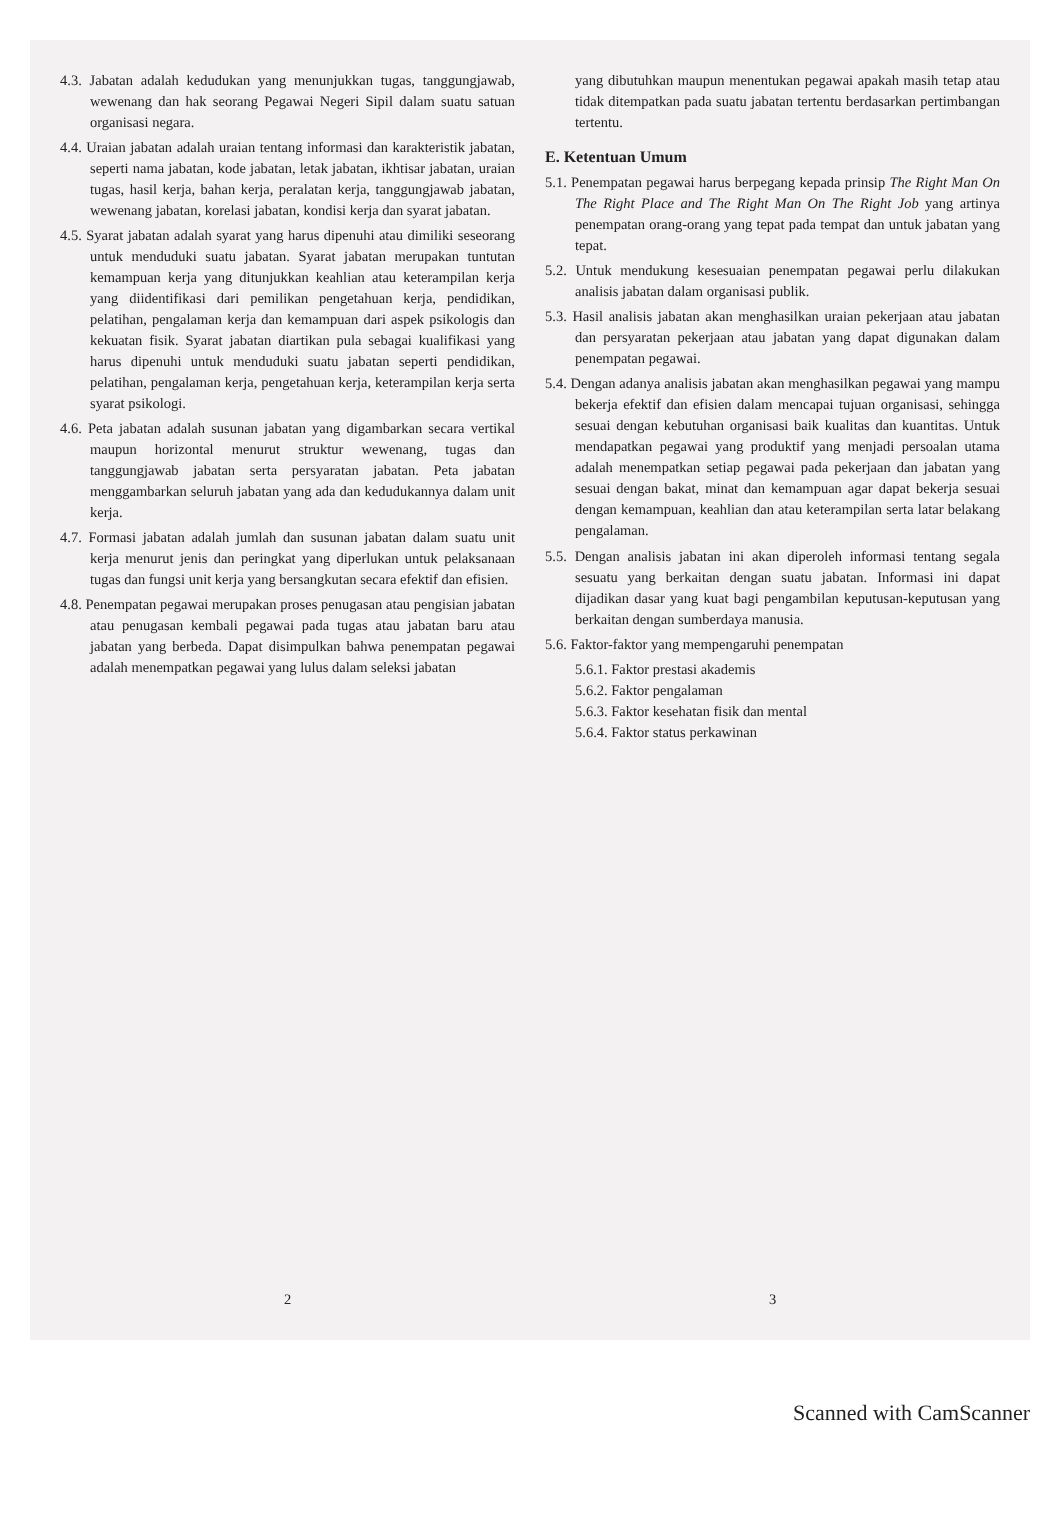4.3. Jabatan adalah kedudukan yang menunjukkan tugas, tanggungjawab, wewenang dan hak seorang Pegawai Negeri Sipil dalam suatu satuan organisasi negara.
4.4. Uraian jabatan adalah uraian tentang informasi dan karakteristik jabatan, seperti nama jabatan, kode jabatan, letak jabatan, ikhtisar jabatan, uraian tugas, hasil kerja, bahan kerja, peralatan kerja, tanggungjawab jabatan, wewenang jabatan, korelasi jabatan, kondisi kerja dan syarat jabatan.
4.5. Syarat jabatan adalah syarat yang harus dipenuhi atau dimiliki seseorang untuk menduduki suatu jabatan. Syarat jabatan merupakan tuntutan kemampuan kerja yang ditunjukkan keahlian atau keterampilan kerja yang diidentifikasi dari pemilikan pengetahuan kerja, pendidikan, pelatihan, pengalaman kerja dan kemampuan dari aspek psikologis dan kekuatan fisik. Syarat jabatan diartikan pula sebagai kualifikasi yang harus dipenuhi untuk menduduki suatu jabatan seperti pendidikan, pelatihan, pengalaman kerja, pengetahuan kerja, keterampilan kerja serta syarat psikologi.
4.6. Peta jabatan adalah susunan jabatan yang digambarkan secara vertikal maupun horizontal menurut struktur wewenang, tugas dan tanggungjawab jabatan serta persyaratan jabatan. Peta jabatan menggambarkan seluruh jabatan yang ada dan kedudukannya dalam unit kerja.
4.7. Formasi jabatan adalah jumlah dan susunan jabatan dalam suatu unit kerja menurut jenis dan peringkat yang diperlukan untuk pelaksanaan tugas dan fungsi unit kerja yang bersangkutan secara efektif dan efisien.
4.8. Penempatan pegawai merupakan proses penugasan atau pengisian jabatan atau penugasan kembali pegawai pada tugas atau jabatan baru atau jabatan yang berbeda. Dapat disimpulkan bahwa penempatan pegawai adalah menempatkan pegawai yang lulus dalam seleksi jabatan
2
yang dibutuhkan maupun menentukan pegawai apakah masih tetap atau tidak ditempatkan pada suatu jabatan tertentu berdasarkan pertimbangan tertentu.
E. Ketentuan Umum
5.1. Penempatan pegawai harus berpegang kepada prinsip The Right Man On The Right Place and The Right Man On The Right Job yang artinya penempatan orang-orang yang tepat pada tempat dan untuk jabatan yang tepat.
5.2. Untuk mendukung kesesuaian penempatan pegawai perlu dilakukan analisis jabatan dalam organisasi publik.
5.3. Hasil analisis jabatan akan menghasilkan uraian pekerjaan atau jabatan dan persyaratan pekerjaan atau jabatan yang dapat digunakan dalam penempatan pegawai.
5.4. Dengan adanya analisis jabatan akan menghasilkan pegawai yang mampu bekerja efektif dan efisien dalam mencapai tujuan organisasi, sehingga sesuai dengan kebutuhan organisasi baik kualitas dan kuantitas. Untuk mendapatkan pegawai yang produktif yang menjadi persoalan utama adalah menempatkan setiap pegawai pada pekerjaan dan jabatan yang sesuai dengan bakat, minat dan kemampuan agar dapat bekerja sesuai dengan kemampuan, keahlian dan atau keterampilan serta latar belakang pengalaman.
5.5. Dengan analisis jabatan ini akan diperoleh informasi tentang segala sesuatu yang berkaitan dengan suatu jabatan. Informasi ini dapat dijadikan dasar yang kuat bagi pengambilan keputusan-keputusan yang berkaitan dengan sumberdaya manusia.
5.6. Faktor-faktor yang mempengaruhi penempatan
5.6.1. Faktor prestasi akademis
5.6.2. Faktor pengalaman
5.6.3. Faktor kesehatan fisik dan mental
5.6.4. Faktor status perkawinan
3
Scanned with CamScanner